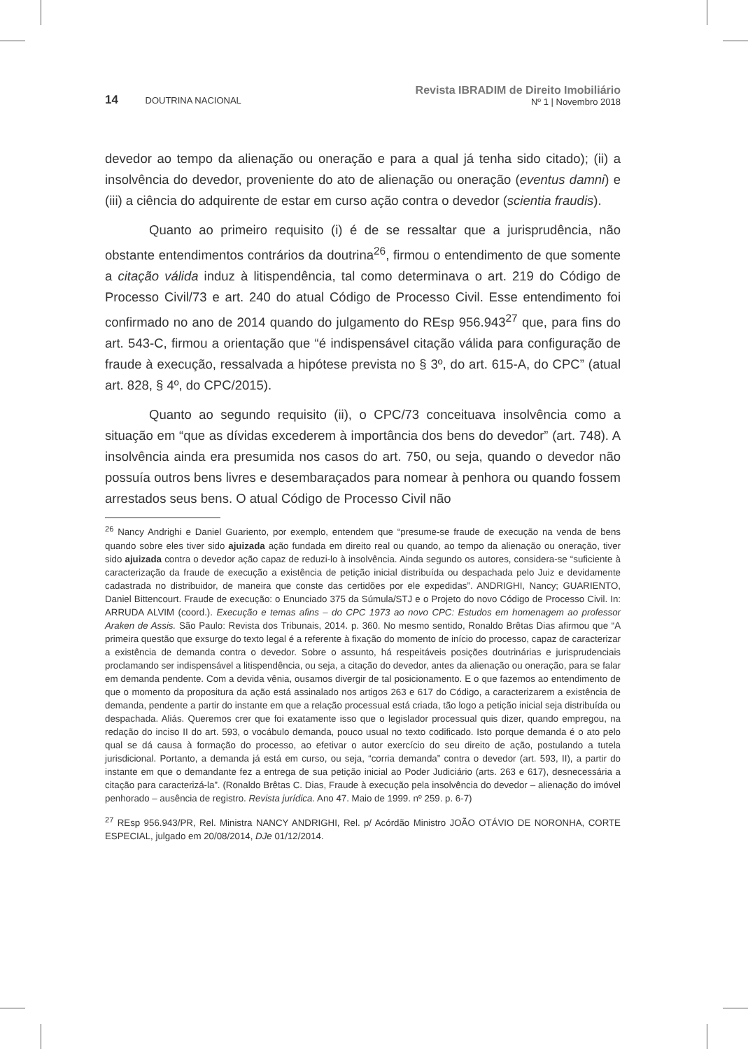14 DOUTRINA NACIONAL
Revista IBRADIM de Direito Imobiliário
Nº 1 | Novembro 2018
devedor ao tempo da alienação ou oneração e para a qual já tenha sido citado); (ii) a insolvência do devedor, proveniente do ato de alienação ou oneração (eventus damni) e (iii) a ciência do adquirente de estar em curso ação contra o devedor (scientia fraudis).
Quanto ao primeiro requisito (i) é de se ressaltar que a jurisprudência, não obstante entendimentos contrários da doutrina<sup>26</sup>, firmou o entendimento de que somente a citação válida induz à litispendência, tal como determinava o art. 219 do Código de Processo Civil/73 e art. 240 do atual Código de Processo Civil. Esse entendimento foi confirmado no ano de 2014 quando do julgamento do REsp 956.943<sup>27</sup> que, para fins do art. 543-C, firmou a orientação que “é indispensável citação válida para configuração de fraude à execução, ressalvada a hipótese prevista no § 3º, do art. 615-A, do CPC” (atual art. 828, § 4º, do CPC/2015).
Quanto ao segundo requisito (ii), o CPC/73 conceituava insolvência como a situação em “que as dívidas excederem à importância dos bens do devedor” (art. 748). A insolvência ainda era presumida nos casos do art. 750, ou seja, quando o devedor não possuía outros bens livres e desembaraçados para nomear à penhora ou quando fossem arrestados seus bens. O atual Código de Processo Civil não
<sup>26</sup> Nancy Andrighi e Daniel Guariento, por exemplo, entendem que “presume-se fraude de execução na venda de bens quando sobre eles tiver sido ajuizada ação fundada em direito real ou quando, ao tempo da alienação ou oneração, tiver sido ajuizada contra o devedor ação capaz de reduzi-lo à insolvência. Ainda segundo os autores, considera-se “suficiente à caracterização da fraude de execução a existência de petição inicial distribuída ou despachada pelo Juiz e devidamente cadastrada no distribuidor, de maneira que conste das certidões por ele expedidas”. ANDRIGHI, Nancy; GUARIENTO, Daniel Bittencourt. Fraude de execução: o Enunciado 375 da Súmula/STJ e o Projeto do novo Código de Processo Civil. In: ARRUDA ALVIM (coord.). Execução e temas afins – do CPC 1973 ao novo CPC: Estudos em homenagem ao professor Araken de Assis. São Paulo: Revista dos Tribunais, 2014. p. 360. No mesmo sentido, Ronaldo Brêtas Dias afirmou que “A primeira questão que exsurge do texto legal é a referente à fixação do momento de início do processo, capaz de caracterizar a existência de demanda contra o devedor. Sobre o assunto, há respeitáveis posições doutrinárias e jurisprudenciais proclamando ser indispensável a litispendência, ou seja, a citação do devedor, antes da alienação ou oneração, para se falar em demanda pendente. Com a devida vênia, ousamos divergir de tal posicionamento. E o que fazemos ao entendimento de que o momento da propositura da ação está assinalado nos artigos 263 e 617 do Código, a caracterizarem a existência de demanda, pendente a partir do instante em que a relação processual está criada, tão logo a petição inicial seja distribuída ou despachada. Aliás. Queremos crer que foi exatamente isso que o legislador processual quis dizer, quando empregou, na redação do inciso II do art. 593, o vocábulo demanda, pouco usual no texto codificado. Isto porque demanda é o ato pelo qual se dá causa à formação do processo, ao efetivar o autor exercício do seu direito de ação, postulando a tutela jurisdicional. Portanto, a demanda já está em curso, ou seja, “corria demanda” contra o devedor (art. 593, II), a partir do instante em que o demandante fez a entrega de sua petição inicial ao Poder Judiciário (arts. 263 e 617), desnecessária a citação para caracterizá-la”. (Ronaldo Brêtas C. Dias, Fraude à execução pela insolvência do devedor – alienação do imóvel penhorado – ausência de registro. Revista jurídica. Ano 47. Maio de 1999. nº 259. p. 6-7)
<sup>27</sup> REsp 956.943/PR, Rel. Ministra NANCY ANDRIGHI, Rel. p/ Acórdão Ministro JOÃO OTÁVIO DE NORONHA, CORTE ESPECIAL, julgado em 20/08/2014, DJe 01/12/2014.